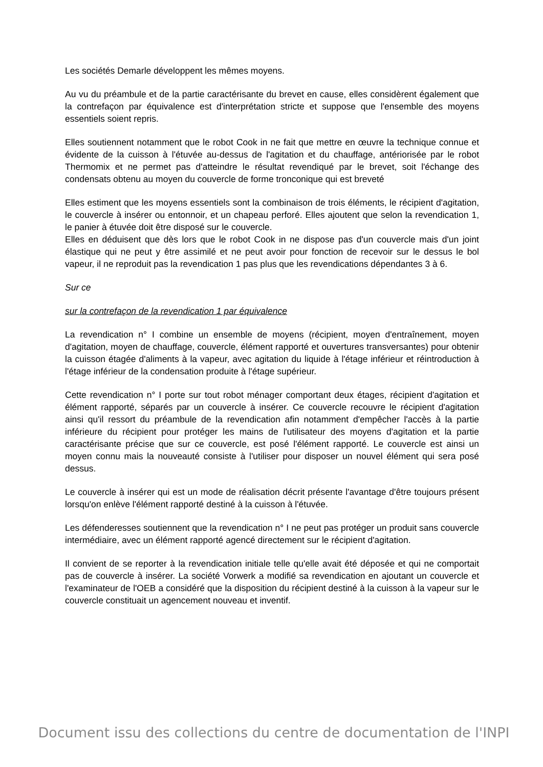Les sociétés Demarle développent les mêmes moyens.
Au vu du préambule et de la partie caractérisante du brevet en cause, elles considèrent également que la contrefaçon par équivalence est d'interprétation stricte et suppose que l'ensemble des moyens essentiels soient repris.
Elles soutiennent notamment que le robot Cook in ne fait que mettre en œuvre la technique connue et évidente de la cuisson à l'étuvée au-dessus de l'agitation et du chauffage, antériorisée par le robot Thermomix et ne permet pas d'atteindre le résultat revendiqué par le brevet, soit l'échange des condensats obtenu au moyen du couvercle de forme tronconique qui est breveté
Elles estiment que les moyens essentiels sont la combinaison de trois éléments, le récipient d'agitation, le couvercle à insérer ou entonnoir, et un chapeau perforé. Elles ajoutent que selon la revendication 1, le panier à étuvée doit être disposé sur le couvercle.
Elles en déduisent que dès lors que le robot Cook in ne dispose pas d'un couvercle mais d'un joint élastique qui ne peut y être assimilé et ne peut avoir pour fonction de recevoir sur le dessus le bol vapeur, il ne reproduit pas la revendication 1 pas plus que les revendications dépendantes 3 à 6.
Sur ce
sur la contrefaçon de la revendication 1 par équivalence
La revendication n° I combine un ensemble de moyens (récipient, moyen d'entraînement, moyen d'agitation, moyen de chauffage, couvercle, élément rapporté et ouvertures transversantes) pour obtenir la cuisson étagée d'aliments à la vapeur, avec agitation du liquide à l'étage inférieur et réintroduction à l'étage inférieur de la condensation produite à l'étage supérieur.
Cette revendication n° I porte sur tout robot ménager comportant deux étages, récipient d'agitation et élément rapporté, séparés par un couvercle à insérer. Ce couvercle recouvre le récipient d'agitation ainsi qu'il ressort du préambule de la revendication afin notamment d'empêcher l'accès à la partie inférieure du récipient pour protéger les mains de l'utilisateur des moyens d'agitation et la partie caractérisante précise que sur ce couvercle, est posé l'élément rapporté. Le couvercle est ainsi un moyen connu mais la nouveauté consiste à l'utiliser pour disposer un nouvel élément qui sera posé dessus.
Le couvercle à insérer qui est un mode de réalisation décrit présente l'avantage d'être toujours présent lorsqu'on enlève l'élément rapporté destiné à la cuisson à l'étuvée.
Les défenderesses soutiennent que la revendication n° I ne peut pas protéger un produit sans couvercle intermédiaire, avec un élément rapporté agencé directement sur le récipient d'agitation.
Il convient de se reporter à la revendication initiale telle qu'elle avait été déposée et qui ne comportait pas de couvercle à insérer. La société Vorwerk a modifié sa revendication en ajoutant un couvercle et l'examinateur de l'OEB a considéré que la disposition du récipient destiné à la cuisson à la vapeur sur le couvercle constituait un agencement nouveau et inventif.
Document issu des collections du centre de documentation de l'INPI